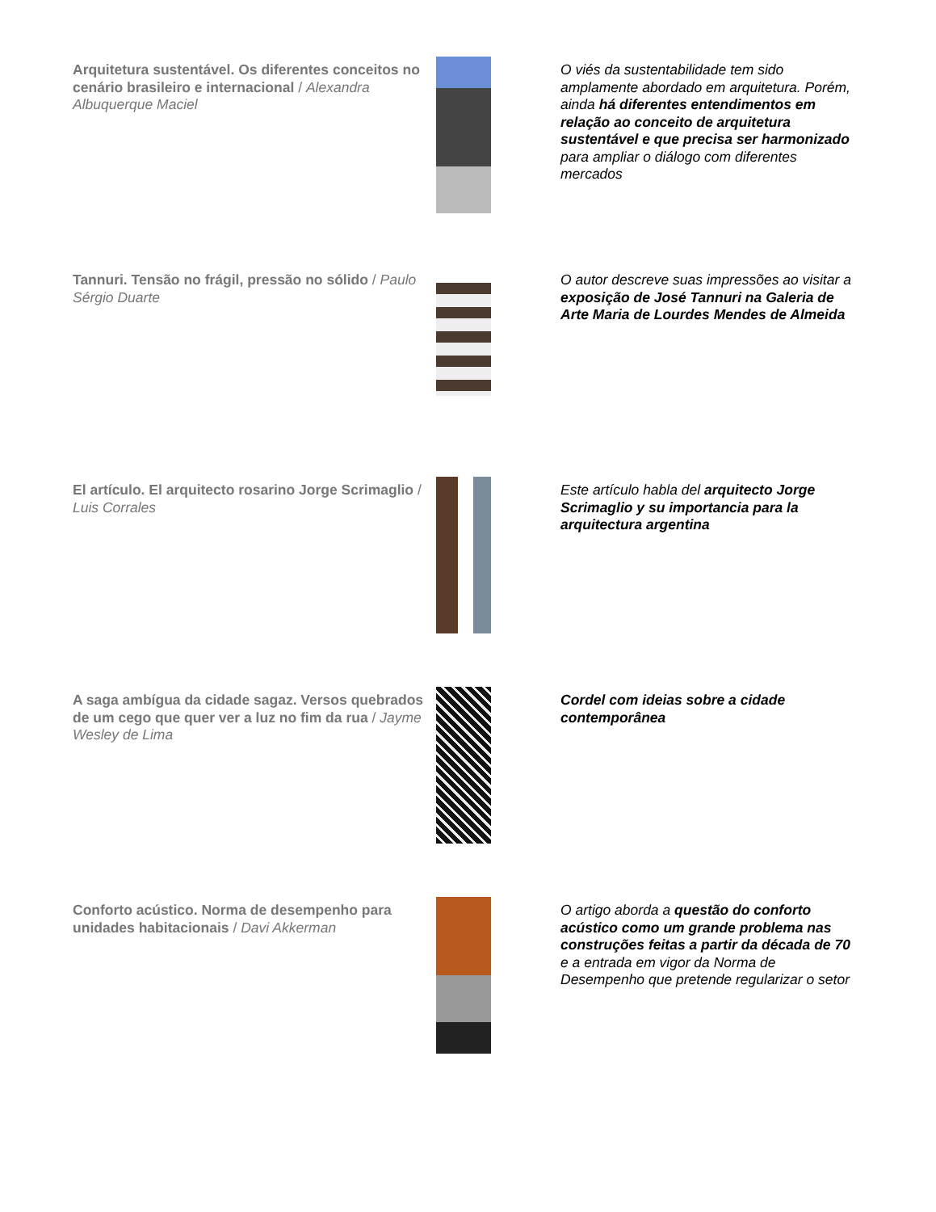| Arquitetura sustentável. Os diferentes conceitos no cenário brasileiro e internacional / Alexandra Albuquerque Maciel | | O viés da sustentabilidade tem sido amplamente abordado em arquitetura. Porém, ainda há diferentes entendimentos em relação ao conceito de arquitetura sustentável e que precisa ser harmonizado para ampliar o diálogo com diferentes mercados |
| Tannuri. Tensão no frágil, pressão no sólido / Paulo Sérgio Duarte | | O autor descreve suas impressões ao visitar a exposição de José Tannuri na Galeria de Arte Maria de Lourdes Mendes de Almeida |
| El artículo. El arquitecto rosarino Jorge Scrimaglio / Luis Corrales | | Este artículo habla del arquitecto Jorge Scrimaglio y su importancia para la arquitectura argentina |
| A saga ambígua da cidade sagaz. Versos quebrados de um cego que quer ver a luz no fim da rua / Jayme Wesley de Lima | | Cordel com ideias sobre a cidade contemporânea |
| Conforto acústico. Norma de desempenho para unidades habitacionais / Davi Akkerman | | O artigo aborda a questão do conforto acústico como um grande problema nas construções feitas a partir da década de 70 e a entrada em vigor da Norma de Desempenho que pretende regularizar o setor |